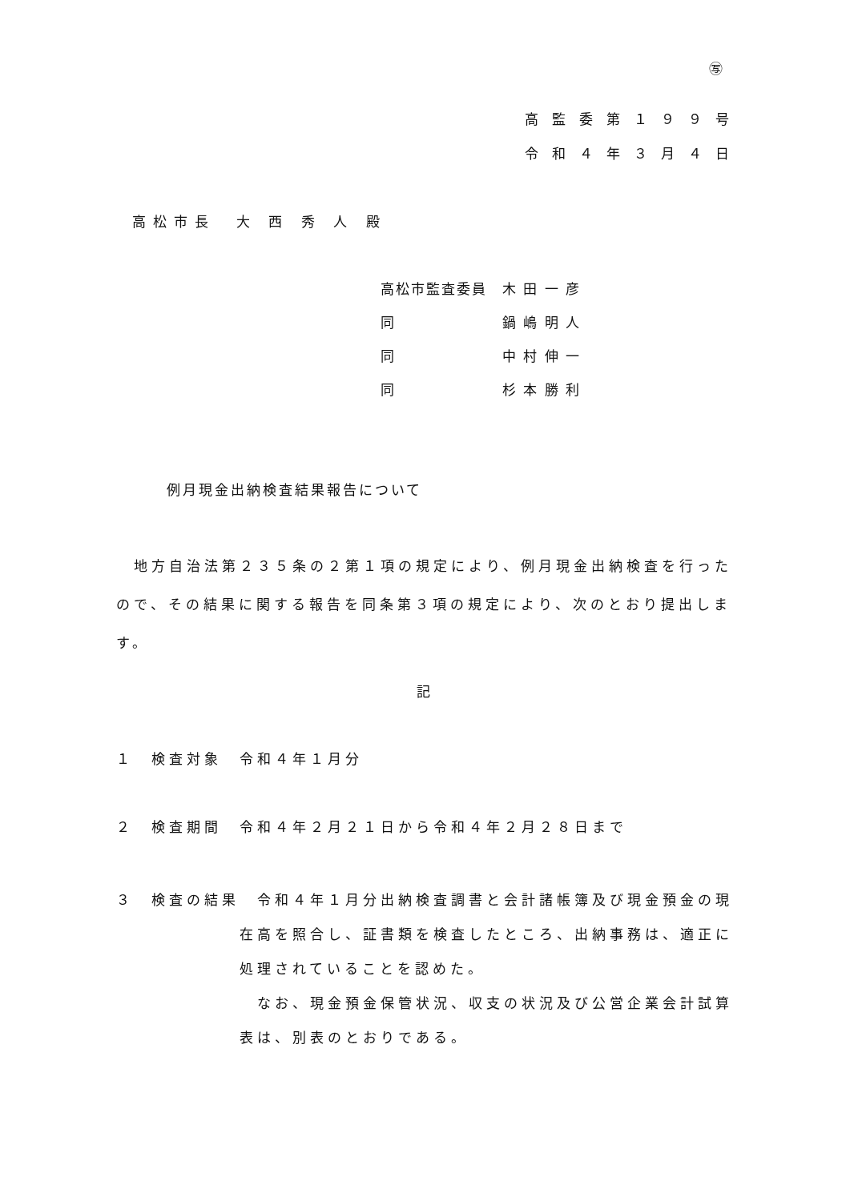㊢
高監委第１９９号
令和４年３月４日
高松市長　大 西 秀 人 殿
高松市監査委員　木 田 一 彦
同　　　　　　　鍋 嶋 明 人
同　　　　　　　中 村 伸 一
同　　　　　　　杉 本 勝 利
例月現金出納検査結果報告について
　地方自治法第２３５条の２第１項の規定により、例月現金出納検査を行った
ので、その結果に関する報告を同条第３項の規定により、次のとおり提出しま
す。
記
１　検査対象　令和４年１月分
２　検査期間　令和４年２月２１日から令和４年２月２８日まで
３　検査の結果　令和４年１月分出納検査調書と会計諸帳簿及び現金預金の現
　　　　　　　在高を照合し、証書類を検査したところ、出納事務は、適正に
　　　　　　　処理されていることを認めた。
　　　　　　　　なお、現金預金保管状況、収支の状況及び公営企業会計試算
　　　　　　　表は、別表のとおりである。